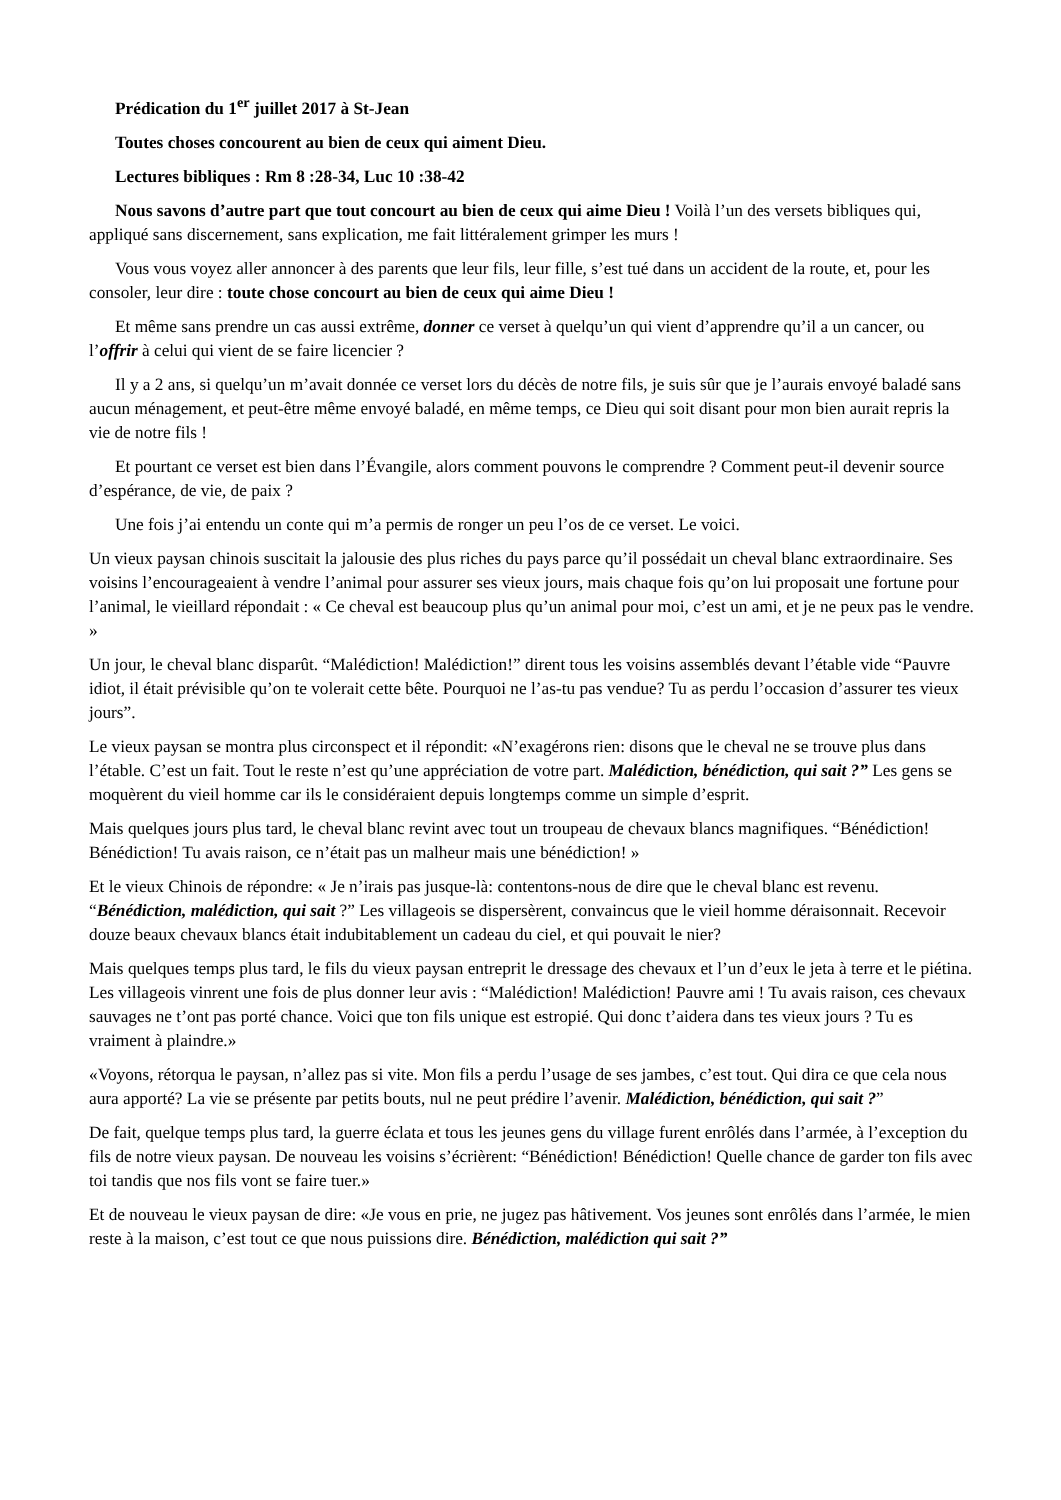Prédication du 1<sup>er</sup> juillet 2017 à St-Jean
Toutes choses concourent au bien de ceux qui aiment Dieu.
Lectures bibliques : Rm 8 :28-34, Luc 10 :38-42
Nous savons d’autre part que tout concourt au bien de ceux qui aime Dieu ! Voilà l’un des versets bibliques qui, appliqué sans discernement, sans explication, me fait littéralement grimper les murs !
Vous vous voyez aller annoncer à des parents que leur fils, leur fille, s’est tué dans un accident de la route, et, pour les consoler, leur dire : toute chose concourt au bien de ceux qui aime Dieu !
Et même sans prendre un cas aussi extrême, donner ce verset à quelqu’un qui vient d’apprendre qu’il a un cancer, ou l’offrir à celui qui vient de se faire licencier ?
Il y a 2 ans, si quelqu’un m’avait donnée ce verset lors du décès de notre fils, je suis sûr que je l’aurais envoyé baladé sans aucun ménagement, et peut-être même envoyé baladé, en même temps, ce Dieu qui soit disant pour mon bien aurait repris la vie de notre fils !
Et pourtant ce verset est bien dans l’Évangile, alors comment pouvons le comprendre ? Comment peut-il devenir source d’espérance, de vie, de paix ?
Une fois j’ai entendu un conte qui m’a permis de ronger un peu l’os de ce verset. Le voici.
Un vieux paysan chinois suscitait la jalousie des plus riches du pays parce qu’il possédait un cheval blanc extraordinaire. Ses voisins l’encourageaient à vendre l’animal pour assurer ses vieux jours, mais chaque fois qu’on lui proposait une fortune pour l’animal, le vieillard répondait : « Ce cheval est beaucoup plus qu’un animal pour moi, c’est un ami, et je ne peux pas le vendre. »
Un jour, le cheval blanc disparût. “Malédiction! Malédiction!” dirent tous les voisins assemblés devant l’étable vide “Pauvre idiot, il était prévisible qu’on te volerait cette bête. Pourquoi ne l’as-tu pas vendue? Tu as perdu l’occasion d’assurer tes vieux jours”.
Le vieux paysan se montra plus circonspect et il répondit: «N’exagérons rien: disons que le cheval ne se trouve plus dans l’étable. C’est un fait. Tout le reste n’est qu’une appréciation de votre part. Malédiction, bénédiction, qui sait ?” Les gens se moquèrent du vieil homme car ils le considéraient depuis longtemps comme un simple d’esprit.
Mais quelques jours plus tard, le cheval blanc revint avec tout un troupeau de chevaux blancs magnifiques. “Bénédiction! Bénédiction! Tu avais raison, ce n’était pas un malheur mais une bénédiction! »
Et le vieux Chinois de répondre: « Je n’irais pas jusque-là: contentons-nous de dire que le cheval blanc est revenu. “Bénédiction, malédiction, qui sait ?” Les villageois se dispersèrent, convaincus que le vieil homme déraisonnait. Recevoir douze beaux chevaux blancs était indubitablement un cadeau du ciel, et qui pouvait le nier?
Mais quelques temps plus tard, le fils du vieux paysan entreprit le dressage des chevaux et l’un d’eux le jeta à terre et le piétina. Les villageois vinrent une fois de plus donner leur avis : “Malédiction! Malédiction! Pauvre ami ! Tu avais raison, ces chevaux sauvages ne t’ont pas porté chance. Voici que ton fils unique est estropié. Qui donc t’aidera dans tes vieux jours ? Tu es vraiment à plaindre.»
«Voyons, rétorqua le paysan, n’allez pas si vite. Mon fils a perdu l’usage de ses jambes, c’est tout. Qui dira ce que cela nous aura apporté? La vie se présente par petits bouts, nul ne peut prédire l’avenir. Malédiction, bénédiction, qui sait ?”
De fait, quelque temps plus tard, la guerre éclata et tous les jeunes gens du village furent enrôlés dans l’armée, à l’exception du fils de notre vieux paysan. De nouveau les voisins s’écrièrent: “Bénédiction! Bénédiction! Quelle chance de garder ton fils avec toi tandis que nos fils vont se faire tuer.»
Et de nouveau le vieux paysan de dire: «Je vous en prie, ne jugez pas hâtivement. Vos jeunes sont enrôlés dans l’armée, le mien reste à la maison, c’est tout ce que nous puissions dire. Bénédiction, malédiction qui sait ?”